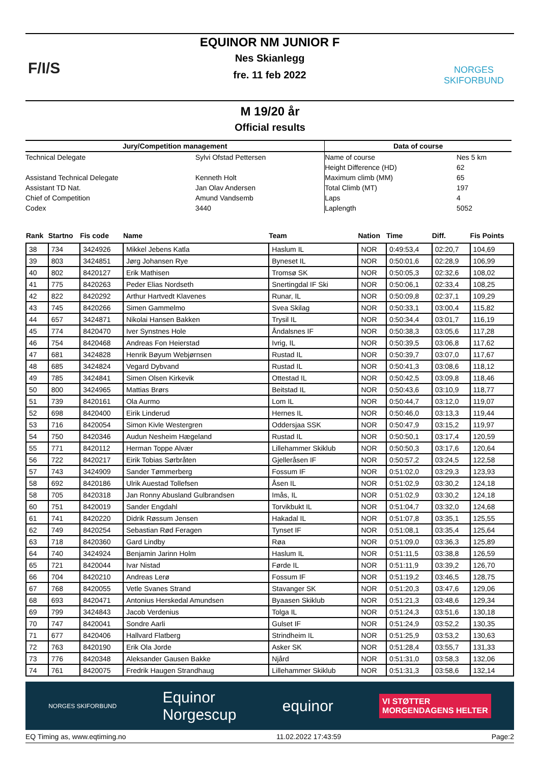F/I/S NORGES
SKIFORBUND
EQUINOR NM JUNIOR F
Nes Skianlegg
fre. 11 feb 2022
M 19/20 år
Official results
| Jury/Competition management | | Data of course | |
| Technical Delegate | Sylvi Ofstad Pettersen | Name of course | Nes 5 km |
| | | Height Difference (HD) | 62 |
| Assistand Technical Delegate | Kenneth Holt | Maximum climb (MM) | 65 |
| Assistant TD Nat. | Jan Olav Andersen | Total Climb (MT) | 197 |
| Chief of Competition | Amund Vandsemb | Laps | 4 |
| Codex | 3440 | Laplength | 5052 |
| Rank | Startno | Fis code | Name | Team | Nation | Time | Diff. | Fis Points |
| --- | --- | --- | --- | --- | --- | --- | --- | --- |
| 38 | 734 | 3424926 | Mikkel Jebens Katla | Haslum IL | NOR | 0:49:53,4 | 02:20,7 | 104,69 |
| 39 | 803 | 3424851 | Jørg Johansen Rye | Byneset IL | NOR | 0:50:01,6 | 02:28,9 | 106,99 |
| 40 | 802 | 8420127 | Erik Mathisen | Tromsø SK | NOR | 0:50:05,3 | 02:32,6 | 108,02 |
| 41 | 775 | 8420263 | Peder Elias Nordseth | Snertingdal IF Ski | NOR | 0:50:06,1 | 02:33,4 | 108,25 |
| 42 | 822 | 8420292 | Arthur Hartvedt Klavenes | Runar, IL | NOR | 0:50:09,8 | 02:37,1 | 109,29 |
| 43 | 745 | 8420266 | Simen Gammelmo | Svea Skilag | NOR | 0:50:33,1 | 03:00,4 | 115,82 |
| 44 | 657 | 3424871 | Nikolai Hansen Bakken | Trysil IL | NOR | 0:50:34,4 | 03:01,7 | 116,19 |
| 45 | 774 | 8420470 | Iver Synstnes Hole | Åndalsnes IF | NOR | 0:50:38,3 | 03:05,6 | 117,28 |
| 46 | 754 | 8420468 | Andreas Fon Heierstad | Ivrig, IL | NOR | 0:50:39,5 | 03:06,8 | 117,62 |
| 47 | 681 | 3424828 | Henrik Bøyum Webjørnsen | Rustad IL | NOR | 0:50:39,7 | 03:07,0 | 117,67 |
| 48 | 685 | 3424824 | Vegard Dybvand | Rustad IL | NOR | 0:50:41,3 | 03:08,6 | 118,12 |
| 49 | 785 | 3424841 | Simen Olsen Kirkevik | Ottestad IL | NOR | 0:50:42,5 | 03:09,8 | 118,46 |
| 50 | 800 | 3424965 | Mattias Brørs | Beitstad IL | NOR | 0:50:43,6 | 03:10,9 | 118,77 |
| 51 | 739 | 8420161 | Ola Aurmo | Lom IL | NOR | 0:50:44,7 | 03:12,0 | 119,07 |
| 52 | 698 | 8420400 | Eirik Linderud | Hernes IL | NOR | 0:50:46,0 | 03:13,3 | 119,44 |
| 53 | 716 | 8420054 | Simon Kivle Westergren | Oddersjaa SSK | NOR | 0:50:47,9 | 03:15,2 | 119,97 |
| 54 | 750 | 8420346 | Audun Nesheim Hægeland | Rustad IL | NOR | 0:50:50,1 | 03:17,4 | 120,59 |
| 55 | 771 | 8420112 | Herman Toppe Alvær | Lillehammer Skiklub | NOR | 0:50:50,3 | 03:17,6 | 120,64 |
| 56 | 722 | 8420217 | Eirik Tobias Sørbråten | Gjelleråsen IF | NOR | 0:50:57,2 | 03:24,5 | 122,58 |
| 57 | 743 | 3424909 | Sander Tømmerberg | Fossum IF | NOR | 0:51:02,0 | 03:29,3 | 123,93 |
| 58 | 692 | 8420186 | Ulrik Auestad Tollefsen | Åsen IL | NOR | 0:51:02,9 | 03:30,2 | 124,18 |
| 58 | 705 | 8420318 | Jan Ronny Abusland Gulbrandsen | Imås, IL | NOR | 0:51:02,9 | 03:30,2 | 124,18 |
| 60 | 751 | 8420019 | Sander Engdahl | Torvikbukt IL | NOR | 0:51:04,7 | 03:32,0 | 124,68 |
| 61 | 741 | 8420220 | Didrik Røssum Jensen | Hakadal IL | NOR | 0:51:07,8 | 03:35,1 | 125,55 |
| 62 | 749 | 8420254 | Sebastian Rød Feragen | Tynset IF | NOR | 0:51:08,1 | 03:35,4 | 125,64 |
| 63 | 718 | 8420360 | Gard Lindby | Røa | NOR | 0:51:09,0 | 03:36,3 | 125,89 |
| 64 | 740 | 3424924 | Benjamin Jarinn Holm | Haslum IL | NOR | 0:51:11,5 | 03:38,8 | 126,59 |
| 65 | 721 | 8420044 | Ivar Nistad | Førde IL | NOR | 0:51:11,9 | 03:39,2 | 126,70 |
| 66 | 704 | 8420210 | Andreas Lerø | Fossum IF | NOR | 0:51:19,2 | 03:46,5 | 128,75 |
| 67 | 768 | 8420055 | Vetle Svanes Strand | Stavanger SK | NOR | 0:51:20,3 | 03:47,6 | 129,06 |
| 68 | 693 | 8420471 | Antonius Herskedal Amundsen | Byaasen Skiklub | NOR | 0:51:21,3 | 03:48,6 | 129,34 |
| 69 | 799 | 3424843 | Jacob Verdenius | Tolga IL | NOR | 0:51:24,3 | 03:51,6 | 130,18 |
| 70 | 747 | 8420041 | Sondre Aarli | Gulset IF | NOR | 0:51:24,9 | 03:52,2 | 130,35 |
| 71 | 677 | 8420406 | Hallvard Flatberg | Strindheim IL | NOR | 0:51:25,9 | 03:53,2 | 130,63 |
| 72 | 763 | 8420190 | Erik Ola Jorde | Asker SK | NOR | 0:51:28,4 | 03:55,7 | 131,33 |
| 73 | 776 | 8420348 | Aleksander Gausen Bakke | Njård | NOR | 0:51:31,0 | 03:58,3 | 132,06 |
| 74 | 761 | 8420075 | Fredrik Haugen Strandhaug | Lillehammer Skiklub | NOR | 0:51:31,3 | 03:58,6 | 132,14 |
NORGES SKIFORBUND Equinor
Norgescup equinor VI STØTTER
MORGENDAGENS HELTER
EQ Timing as, www.eqtiming.no 11.02.2022 17:43:59 Page:2